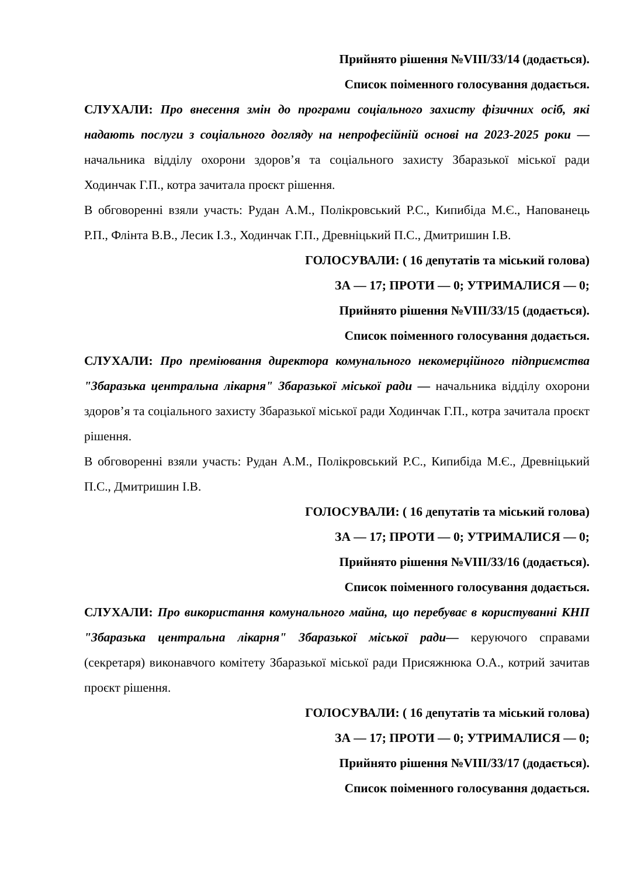Прийнято рішення №VIII/33/14 (додається).
Список поіменного голосування додається.
СЛУХАЛИ: Про внесення змін до програми соціального захисту фізичних осіб, які надають послуги з соціального догляду на непрофесійній основі на 2023-2025 роки — начальника відділу охорони здоров’я та соціального захисту Збаразької міської ради Ходинчак Г.П., котра зачитала проєкт рішення.
В обговоренні взяли участь: Рудан А.М., Полікровський Р.С., Кипибіда М.Є., Напованець Р.П., Флінта В.В., Лесик І.З., Ходинчак Г.П., Древніцький П.С., Дмитришин І.В.
ГОЛОСУВАЛИ: ( 16 депутатів та міський голова)
ЗА — 17; ПРОТИ — 0; УТРИМАЛИСЯ — 0;
Прийнято рішення №VIII/33/15 (додається).
Список поіменного голосування додається.
СЛУХАЛИ: Про преміювання директора комунального некомерційного підприємства "Збаразька центральна лікарня" Збаразької міської ради — начальника відділу охорони здоров’я та соціального захисту Збаразької міської ради Ходинчак Г.П., котра зачитала проєкт рішення.
В обговоренні взяли участь: Рудан А.М., Полікровський Р.С., Кипибіда М.Є., Древніцький П.С., Дмитришин І.В.
ГОЛОСУВАЛИ: ( 16 депутатів та міський голова)
ЗА — 17; ПРОТИ — 0; УТРИМАЛИСЯ — 0;
Прийнято рішення №VIII/33/16 (додається).
Список поіменного голосування додається.
СЛУХАЛИ: Про використання комунального майна, що перебуває в користуванні КНП "Збаразька центральна лікарня" Збаразької міської ради— керуючого справами (секретаря) виконавчого комітету Збаразької міської ради Присяжнюка О.А., котрий зачитав проєкт рішення.
ГОЛОСУВАЛИ: ( 16 депутатів та міський голова)
ЗА — 17; ПРОТИ — 0; УТРИМАЛИСЯ — 0;
Прийнято рішення №VIII/33/17 (додається).
Список поіменного голосування додається.